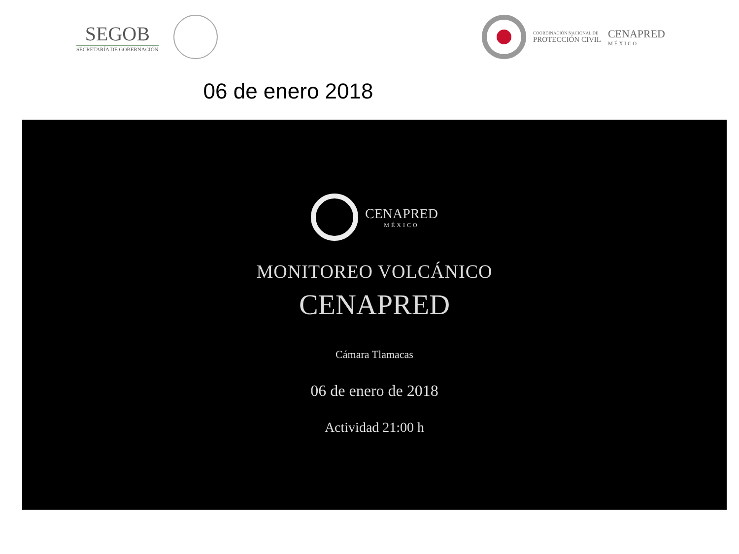SEGOB
SECRETARÍA DE GOBERNACIÓN
COORDINACIÓN NACIONAL DE
PROTECCIÓN CIVIL
CENAPRED
MÉXICO
06 de enero 2018
CENAPRED
MÉXICO
MONITOREO VOLCÁNICO
CENAPRED
Cámara Tlamacas
06 de enero de 2018
Actividad 21:00 h